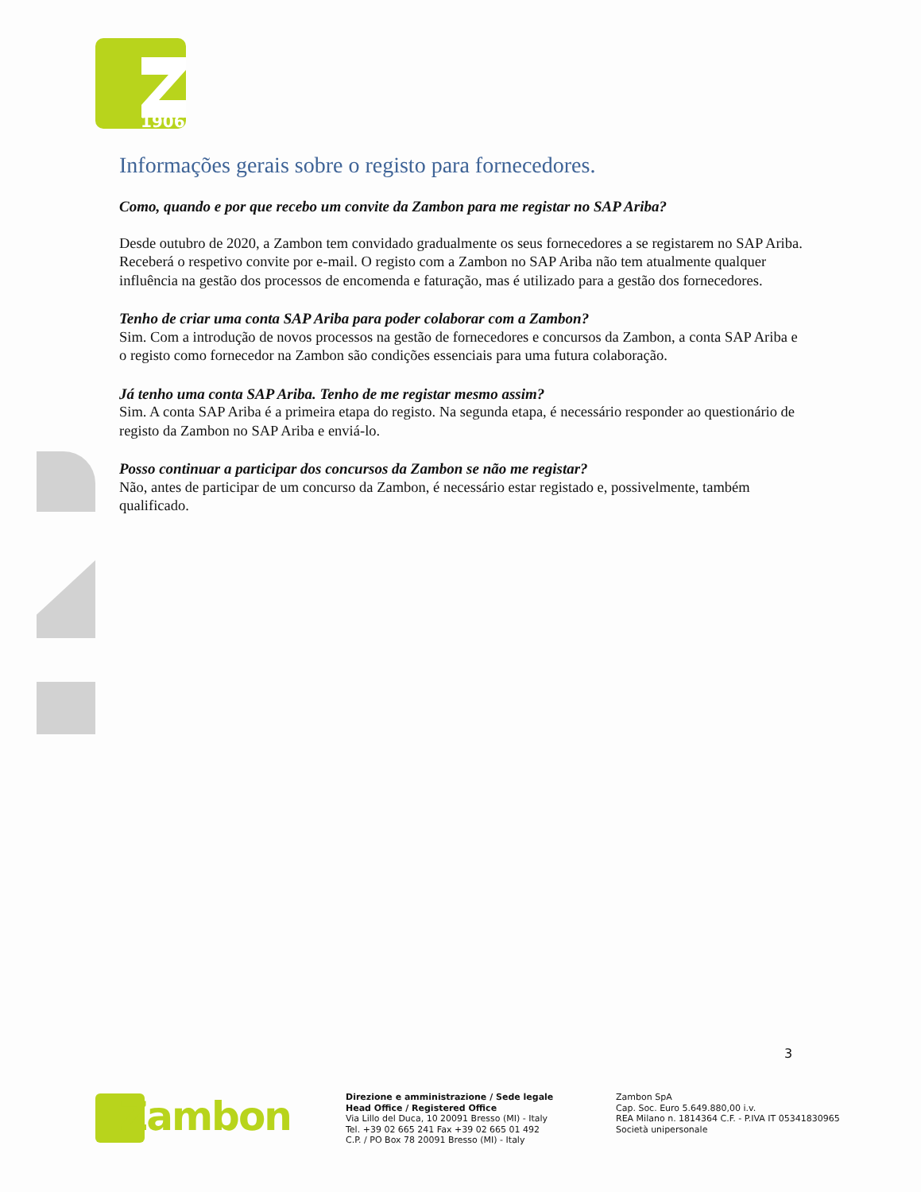1906
Informações gerais sobre o registo para fornecedores.
Como, quando e por que recebo um convite da Zambon para me registar no SAP Ariba?
Desde outubro de 2020, a Zambon tem convidado gradualmente os seus fornecedores a se registarem no SAP Ariba. Receberá o respetivo convite por e-mail. O registo com a Zambon no SAP Ariba não tem atualmente qualquer influência na gestão dos processos de encomenda e faturação, mas é utilizado para a gestão dos fornecedores.
Tenho de criar uma conta SAP Ariba para poder colaborar com a Zambon?
Sim. Com a introdução de novos processos na gestão de fornecedores e concursos da Zambon, a conta SAP Ariba e o registo como fornecedor na Zambon são condições essenciais para uma futura colaboração.
Já tenho uma conta SAP Ariba. Tenho de me registar mesmo assim?
Sim. A conta SAP Ariba é a primeira etapa do registo. Na segunda etapa, é necessário responder ao questionário de registo da Zambon no SAP Ariba e enviá-lo.
Posso continuar a participar dos concursos da Zambon se não me registar?
Não, antes de participar de um concurso da Zambon, é necessário estar registado e, possivelmente, também qualificado.
3
Zambon
Direzione e amministrazione / Sede legale
Head Office / Registered Office
Via Lillo del Duca, 10 20091 Bresso (MI) - Italy
Tel. +39 02 665 241 Fax +39 02 665 01 492
C.P. / PO Box 78 20091 Bresso (MI) - Italy
Zambon SpA
Cap. Soc. Euro 5.649.880,00 i.v.
REA Milano n. 1814364 C.F. - P.IVA IT 05341830965
Società unipersonale